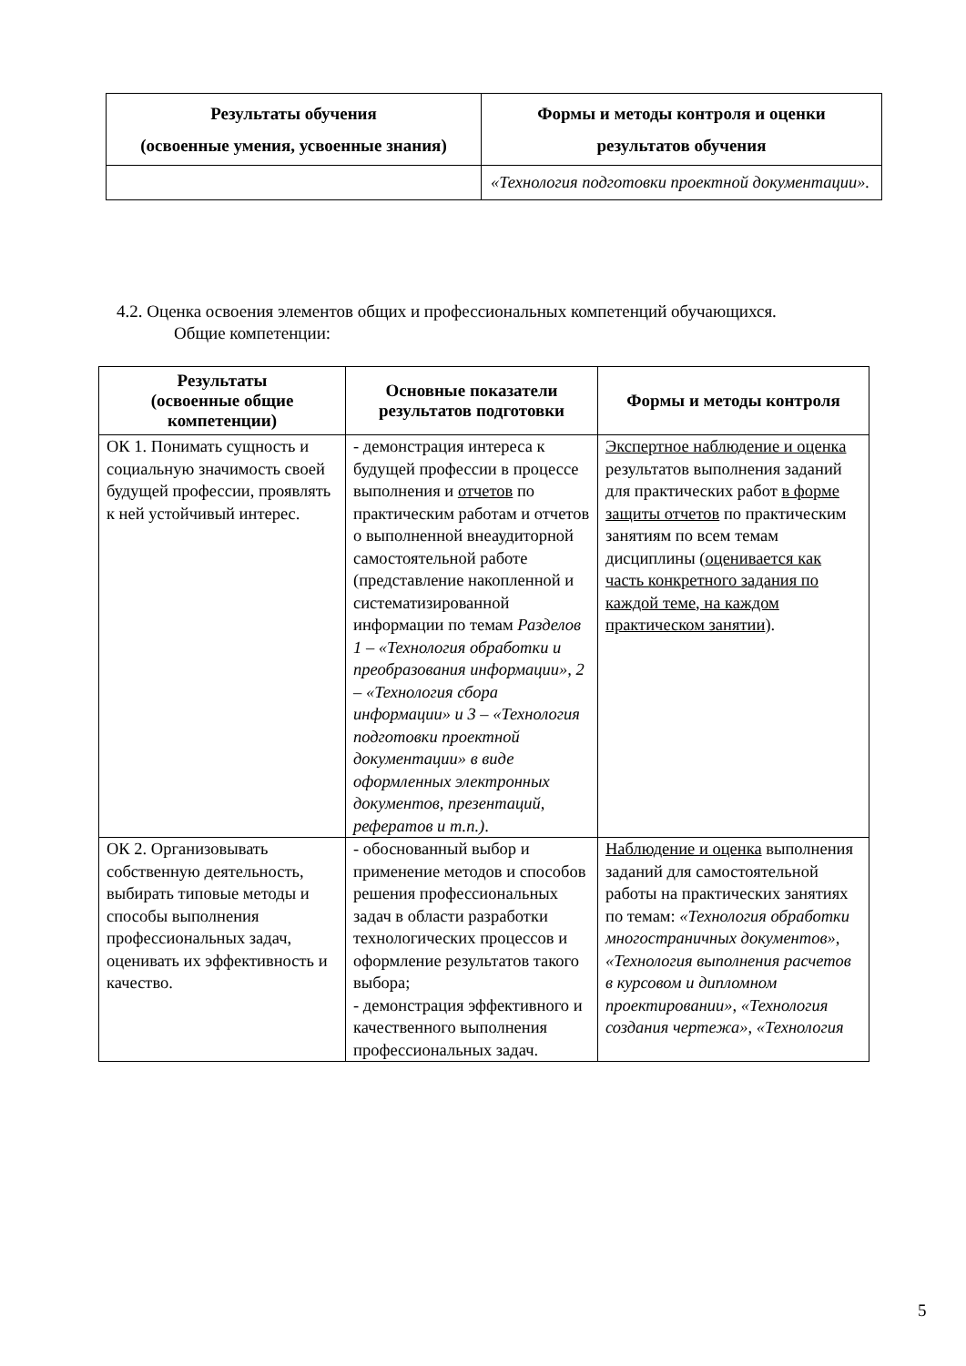| Результаты обучения (освоенные умения, усвоенные знания) | Формы и методы контроля и оценки результатов обучения |
| --- | --- |
| | «Технология подготовки проектной документации». |
4.2. Оценка освоения элементов общих и профессиональных компетенций обучающихся.
Общие компетенции:
| Результаты (освоенные общие компетенции) | Основные показатели результатов подготовки | Формы и методы контроля |
| --- | --- | --- |
| ОК 1. Понимать сущность и социальную значимость своей будущей профессии, проявлять к ней устойчивый интерес. | - демонстрация интереса к будущей профессии в процессе выполнения и отчетов по практическим работам и отчетов о выполненной внеаудиторной самостоятельной работе (представление накопленной и систематизированной информации по темам Разделов 1 – «Технология обработки и преобразования информации», 2 – «Технология сбора информации» и 3 – «Технология подготовки проектной документации» в виде оформленных электронных документов, презентаций, рефератов и т.п.) . | Экспертное наблюдение и оценка результатов выполнения заданий для практических работ в форме защиты отчетов по практическим занятиям по всем темам дисциплины ( оценивается как часть конкретного задания по каждой теме, на каждом практическом занятии ). |
| ОК 2. Организовывать собственную деятельность, выбирать типовые методы и способы выполнения профессиональных задач, оценивать их эффективность и качество. | - обоснованный выбор и применение методов и способов решения профессиональных задач в области разработки технологических процессов и оформление результатов такого выбора; - демонстрация эффективного и качественного выполнения профессиональных задач. | Наблюдение и оценка выполнения заданий для самостоятельной работы на практических занятиях по темам: «Технология обработки многостраничных документов», «Технология выполнения расчетов в курсовом и дипломном проектировании», «Технология создания чертежа», «Технология |
5